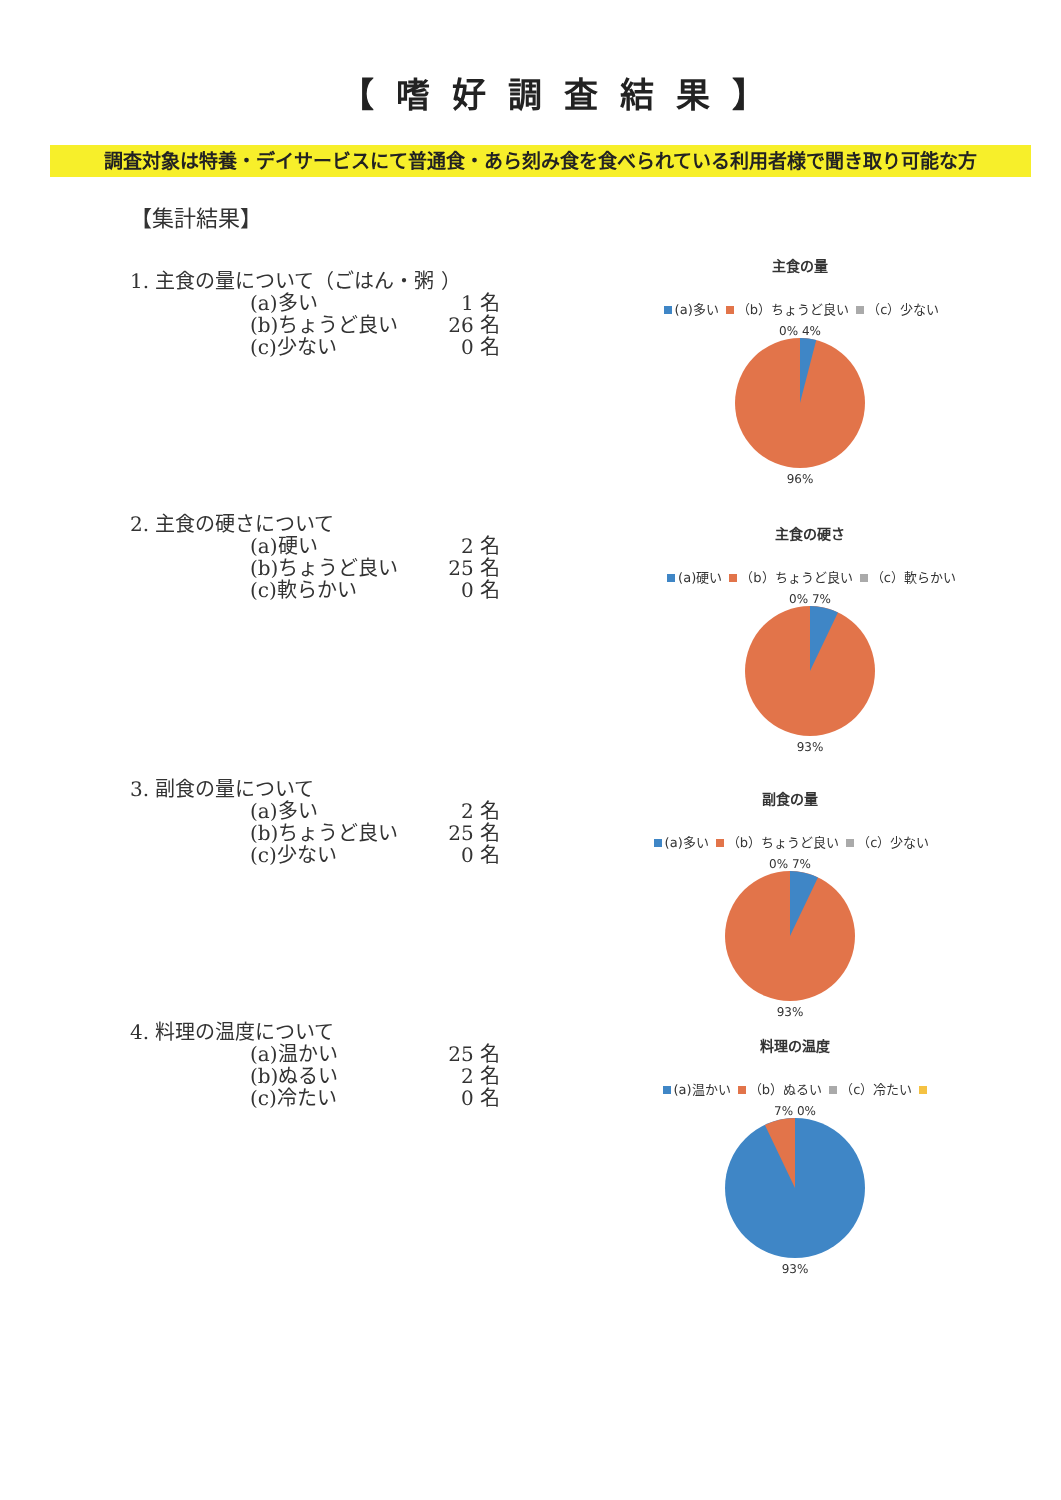【嗜好調査結果】
調査対象は特養・デイサービスにて普通食・あら刻み食を食べられている利用者様で聞き取り可能な方
【集計結果】
1. 主食の量について（ごはん・粥 ）
(a)多い 1 名
(b)ちょうど良い 26 名
(c)少ない 0 名
主食の量
(a)多い （b）ちょうど良い （c）少ない
0% 4%
96%
2. 主食の硬さについて
(a)硬い 2 名
(b)ちょうど良い 25 名
(c)軟らかい 0 名
主食の硬さ
(a)硬い （b）ちょうど良い （c）軟らかい
0% 7%
93%
3. 副食の量について
(a)多い 2 名
(b)ちょうど良い 25 名
(c)少ない 0 名
副食の量
(a)多い （b）ちょうど良い （c）少ない
0% 7%
93%
4. 料理の温度について
(a)温かい 25 名
(b)ぬるい 2 名
(c)冷たい 0 名
料理の温度
(a)温かい （b）ぬるい （c）冷たい
7% 0%
93%